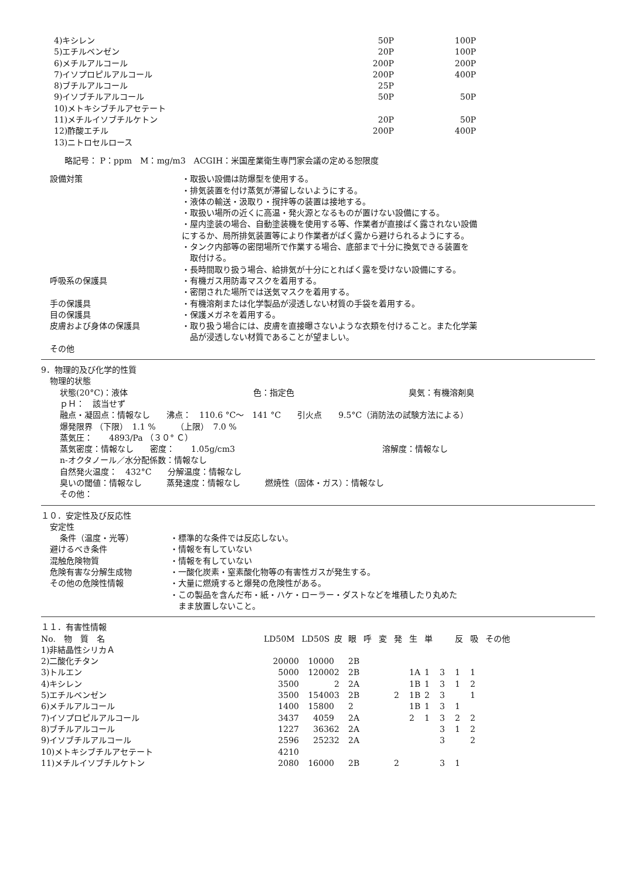| 4)キシレン | 50P | 100P |
| 5)エチルベンゼン | 20P | 100P |
| 6)メチルアルコール | 200P | 200P |
| 7)イソプロピルアルコール | 200P | 400P |
| 8)ブチルアルコール | 25P | |
| 9)イソブチルアルコール | 50P | 50P |
| 10)メトキシブチルアセテート | | |
| 11)メチルイソブチルケトン | 20P | 50P |
| 12)酢酸エチル | 200P | 400P |
| 13)ニトロセルロース | | |
略記号： P：ppm　M：mg/m3　ACGIH：米国産業衛生専門家会議の定める恕限度
設備対策 ・取扱い設備は防爆型を使用する。
・排気装置を付け蒸気が滞留しないようにする。
・液体の輸送・汲取り・撹拌等の装置は接地する。
・取扱い場所の近くに高温・発火源となるものが置けない設備にする。
・屋内塗装の場合、自動塗装機を使用する等、作業者が直接ばく露されない設備
にするか、局所排気装置等により作業者がばく露から避けられるようにする。
・タンク内部等の密閉場所で作業する場合、底部まで十分に換気できる装置を
　取付ける。
・長時間取り扱う場合、給排気が十分にとればく露を受けない設備にする。
呼吸系の保護具 ・有機ガス用防毒マスクを着用する。
・密閉された場所では送気マスクを着用する。
手の保護具 ・有機溶剤または化学製品が浸透しない材質の手袋を着用する。
目の保護具 ・保護メガネを着用する。
皮膚および身体の保護具 ・取り扱う場合には、皮膚を直接曝さないような衣類を付けること。また化学薬
　品が浸透しない材質であることが望ましい。
その他
9．物理的及び化学的性質
物理的状態
状態(20°C)：液体 色：指定色 臭気：有機溶剤臭
ｐＨ：　該当せず
融点・凝固点：情報なし　　沸点：　110.6 °C～　141 °C　　引火点　　9.5°C（消防法の試験方法による）
爆発限界 （下限）　1.1 %　　　（上限）　7.0 %
蒸気圧：　　4893/Pa （３０° Ｃ）
蒸気密度：情報なし　　密度：　　1.05g/cm3 溶解度：情報なし
n-オクタノール／水分配係数：情報なし
自然発火温度：　432°C　　分解温度：情報なし
臭いの閾値：情報なし　　　蒸発速度：情報なし　　　燃焼性（固体・ガス）：情報なし
その他：
１０．安定性及び反応性
安定性
条件（温度・光等） ・標準的な条件では反応しない。
避けるべき条件 ・情報を有していない
混触危険物質 ・情報を有していない
危険有害な分解生成物 ・一酸化炭素・窒素酸化物等の有害性ガスが発生する。
その他の危険性情報 ・大量に燃焼すると爆発の危険性がある。
・この製品を含んだ布・紙・ハケ・ローラー・ダストなどを堆積したり丸めた
　まま放置しないこと。
１１．有害性情報
| No. 物 質 名 | LD50M | LD50S | 皮 | 眼 | 呼 | 変 | 発 | 生 | 単 | | 反 | 吸 | その他 |
| --- | --- | --- | --- | --- | --- | --- | --- | --- | --- | --- | --- | --- | --- |
| 1)非結晶性シリカＡ | | | | | | | | | | | | | |
| 2)二酸化チタン | 20000 | 10000 | | 2B | | | | | | | | | |
| 3)トルエン | 5000 | 12000 | 2 | 2B | | | | 1A | 1 | 3 | 1 | 1 | |
| 4)キシレン | 3500 | | 2 | 2A | | | | 1B | 1 | 3 | 1 | 2 | |
| 5)エチルベンゼン | 3500 | 15400 | 3 | 2B | | | 2 | 1B | 2 | 3 | | 1 | |
| 6)メチルアルコール | 1400 | 15800 | | 2 | | | | 1B | 1 | 3 | 1 | | |
| 7)イソプロピルアルコール | 3437 | 4059 | | 2A | | | | 2 | 1 | 3 | 2 | 2 | |
| 8)ブチルアルコール | 1227 | 3636 | 2 | 2A | | | | | | 3 | 1 | 2 | |
| 9)イソブチルアルコール | 2596 | 2523 | 2 | 2A | | | | | | 3 | | 2 | |
| 10)メトキシブチルアセテート | 4210 | | | | | | | | | | | | |
| 11)メチルイソブチルケトン | 2080 | 16000 | | 2B | | | 2 | | | 3 | 1 | | |